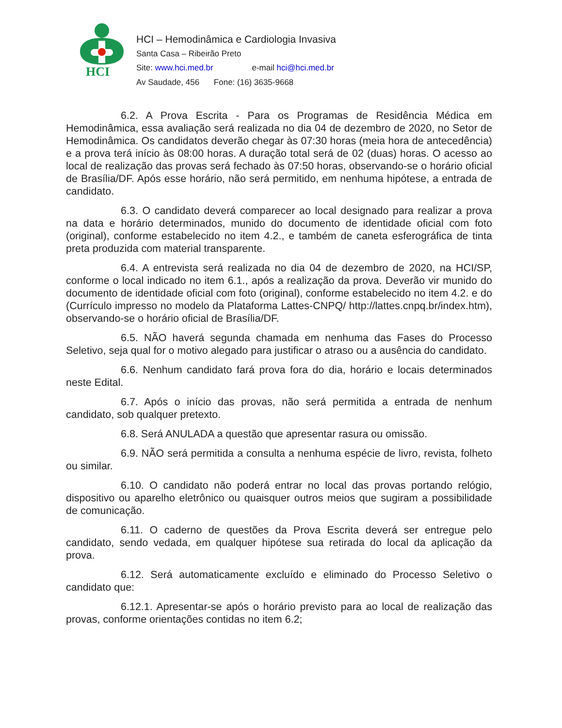HCI
HCI – Hemodinâmica e Cardiologia Invasiva
Santa Casa – Ribeirão Preto
Site: www.hci.med.br e-mail hci@hci.med.br
Av Saudade, 456 Fone: (16) 3635-9668
6.2. A Prova Escrita - Para os Programas de Residência Médica em Hemodinâmica, essa avaliação será realizada no dia 04 de dezembro de 2020, no Setor de Hemodinâmica. Os candidatos deverão chegar às 07:30 horas (meia hora de antecedência) e a prova terá início às 08:00 horas. A duração total será de 02 (duas) horas. O acesso ao local de realização das provas será fechado às 07:50 horas, observando-se o horário oficial de Brasília/DF. Após esse horário, não será permitido, em nenhuma hipótese, a entrada de candidato.
6.3. O candidato deverá comparecer ao local designado para realizar a prova na data e horário determinados, munido do documento de identidade oficial com foto (original), conforme estabelecido no item 4.2., e também de caneta esferográfica de tinta preta produzida com material transparente.
6.4. A entrevista será realizada no dia 04 de dezembro de 2020, na HCI/SP, conforme o local indicado no item 6.1., após a realização da prova. Deverão vir munido do documento de identidade oficial com foto (original), conforme estabelecido no item 4.2. e do (Currículo impresso no modelo da Plataforma Lattes-CNPQ/ http://lattes.cnpq.br/index.htm), observando-se o horário oficial de Brasília/DF.
6.5. NÃO haverá segunda chamada em nenhuma das Fases do Processo Seletivo, seja qual for o motivo alegado para justificar o atraso ou a ausência do candidato.
6.6. Nenhum candidato fará prova fora do dia, horário e locais determinados neste Edital.
6.7. Após o início das provas, não será permitida a entrada de nenhum candidato, sob qualquer pretexto.
6.8. Será ANULADA a questão que apresentar rasura ou omissão.
6.9. NÃO será permitida a consulta a nenhuma espécie de livro, revista, folheto ou similar.
6.10. O candidato não poderá entrar no local das provas portando relógio, dispositivo ou aparelho eletrônico ou quaisquer outros meios que sugiram a possibilidade de comunicação.
6.11. O caderno de questões da Prova Escrita deverá ser entregue pelo candidato, sendo vedada, em qualquer hipótese sua retirada do local da aplicação da prova.
6.12. Será automaticamente excluído e eliminado do Processo Seletivo o candidato que:
6.12.1. Apresentar-se após o horário previsto para ao local de realização das provas, conforme orientações contidas no item 6.2;